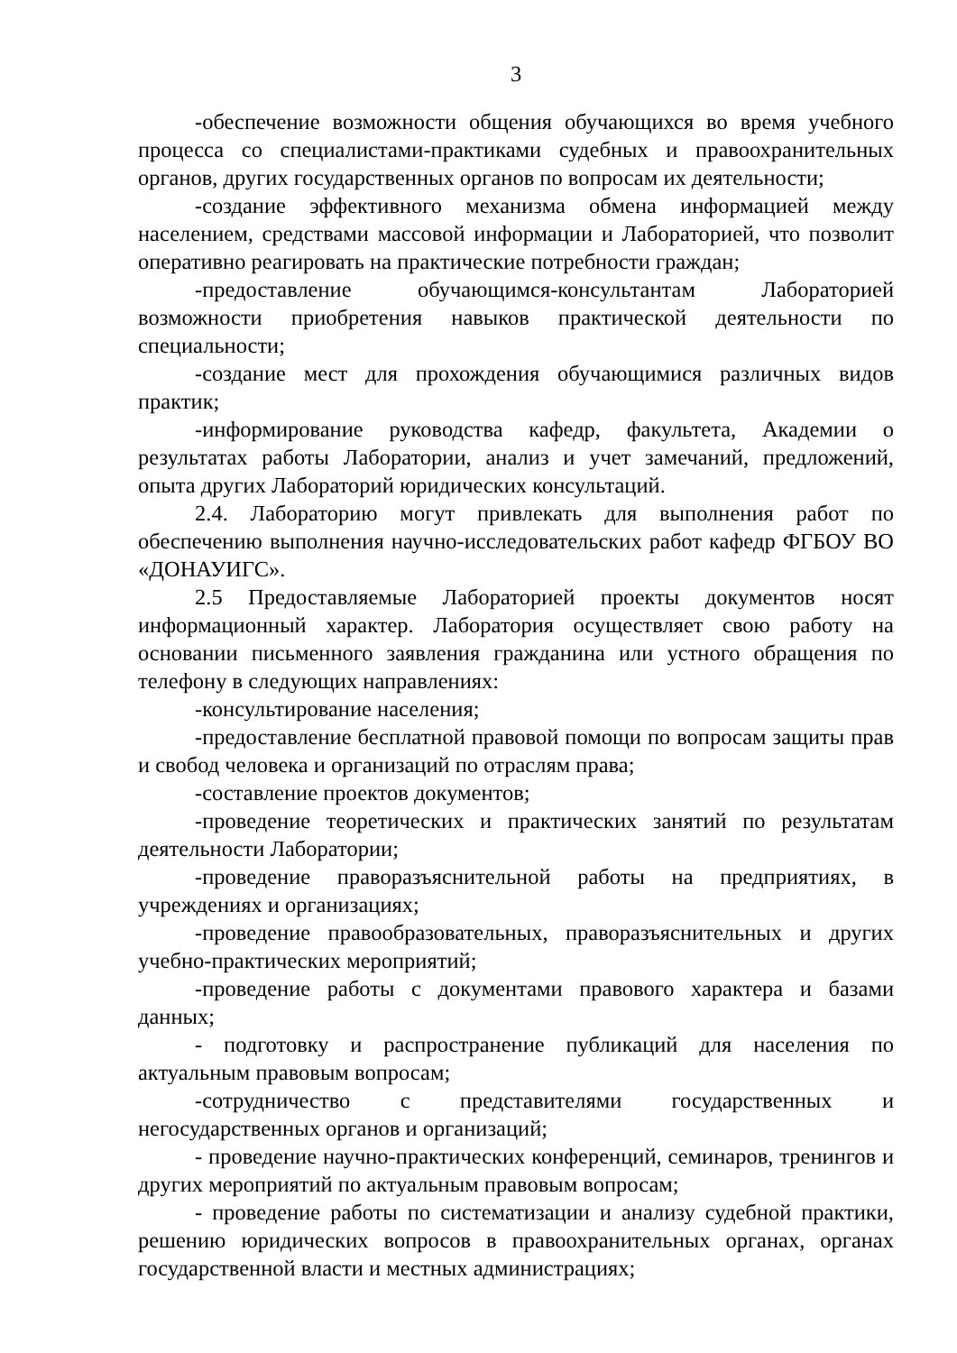3
-обеспечение возможности общения обучающихся во время учебного процесса со специалистами-практиками судебных и правоохранительных органов, других государственных органов по вопросам их деятельности;
-создание эффективного механизма обмена информацией между населением, средствами массовой информации и Лабораторией, что позволит оперативно реагировать на практические потребности граждан;
-предоставление обучающимся-консультантам Лабораторией возможности приобретения навыков практической деятельности по специальности;
-создание мест для прохождения обучающимися различных видов практик;
-информирование руководства кафедр, факультета, Академии о результатах работы Лаборатории, анализ и учет замечаний, предложений, опыта других Лабораторий юридических консультаций.
2.4. Лабораторию могут привлекать для выполнения работ по обеспечению выполнения научно-исследовательских работ кафедр ФГБОУ ВО «ДОНАУИГС».
2.5 Предоставляемые Лабораторией проекты документов носят информационный характер. Лаборатория осуществляет свою работу на основании письменного заявления гражданина или устного обращения по телефону в следующих направлениях:
-консультирование населения;
-предоставление бесплатной правовой помощи по вопросам защиты прав и свобод человека и организаций по отраслям права;
-составление проектов документов;
-проведение теоретических и практических занятий по результатам деятельности Лаборатории;
-проведение праворазъяснительной работы на предприятиях, в учреждениях и организациях;
-проведение правообразовательных, праворазъяснительных и других учебно-практических мероприятий;
-проведение работы с документами правового характера и базами данных;
- подготовку и распространение публикаций для населения по актуальным правовым вопросам;
-сотрудничество с представителями государственных и негосударственных органов и организаций;
- проведение научно-практических конференций, семинаров, тренингов и других мероприятий по актуальным правовым вопросам;
- проведение работы по систематизации и анализу судебной практики, решению юридических вопросов в правоохранительных органах, органах государственной власти и местных администрациях;